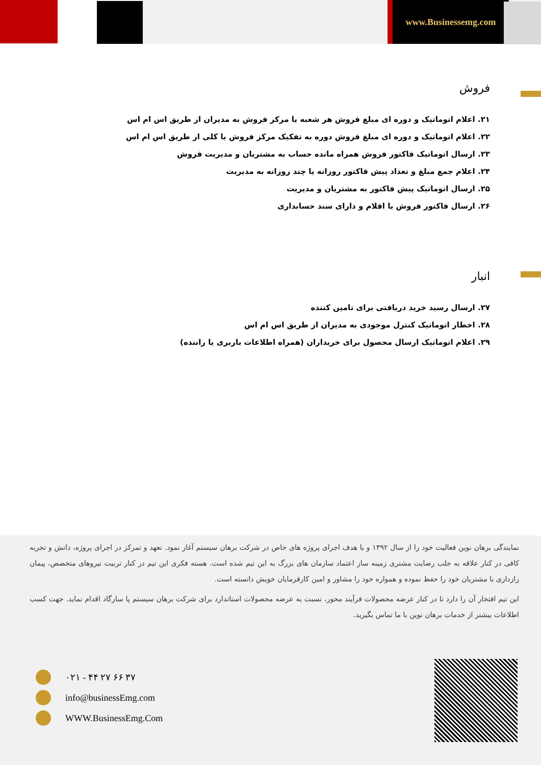www.Businessemg.com
فروش
۲۱. اعلام اتوماتیک و دوره ای مبلغ فروش هر شعبه یا مرکز فروش به مدیران از طریق اس ام اس
۲۲. اعلام اتوماتیک و دوره ای مبلغ فروش دوره به تفکیک مرکز فروش یا کلی از طریق اس ام اس
۲۳. ارسال اتوماتیک فاکتور فروش همراه مانده حساب به مشتریان و مدیریت فروش
۲۴. اعلام جمع مبلغ و تعداد پیش فاکتور روزانه یا چند روزانه به مدیریت
۲۵. ارسال اتوماتیک پیش فاکتور به مشتریان و مدیریت
۲۶. ارسال فاکتور فروش با اقلام و دارای سند حسابداری
انبار
۲۷. ارسال رسید خرید دریافتی برای تامین کننده
۲۸. اخطار اتوماتیک کنترل موجودی به مدیران از طریق اس ام اس
۲۹. اعلام اتوماتیک ارسال محصول برای خریداران (همراه اطلاعات باربری یا راننده)
نمایندگی برهان نوین فعالیت خود را از سال ۱۳۹۲ و با هدف اجرای پروژه های خاص در شرکت برهان سیستم آغاز نمود. تعهد و تمرکز در اجرای پروژه، دانش و تجربه کافی در کنار علاقه به جلب رضایت مشتری زمینه ساز اعتماد سازمان های بزرگ به این تیم شده است. هسته فکری این تیم در کنار تربیت نیروهای متخصص، پیمان رازداری با مشتریان خود را حفظ نموده و همواره خود را مشاور و امین کارفرمایان خویش دانسته است.
این تیم افتخار آن را دارد تا در کنار عرضه محصولات فرآیند محور، نسبت به عرضه محصولات استاندارد برای شرکت برهان سیستم پا سارگاد اقدام نماید. جهت کسب اطلاعات بیشتر از خدمات برهان نوین با ما تماس بگیرید.
۰۲۱ - ۴۴ ۲۷ ۶۶ ۳۷
info@businessEmg.com
WWW.BusinessEmg.Com